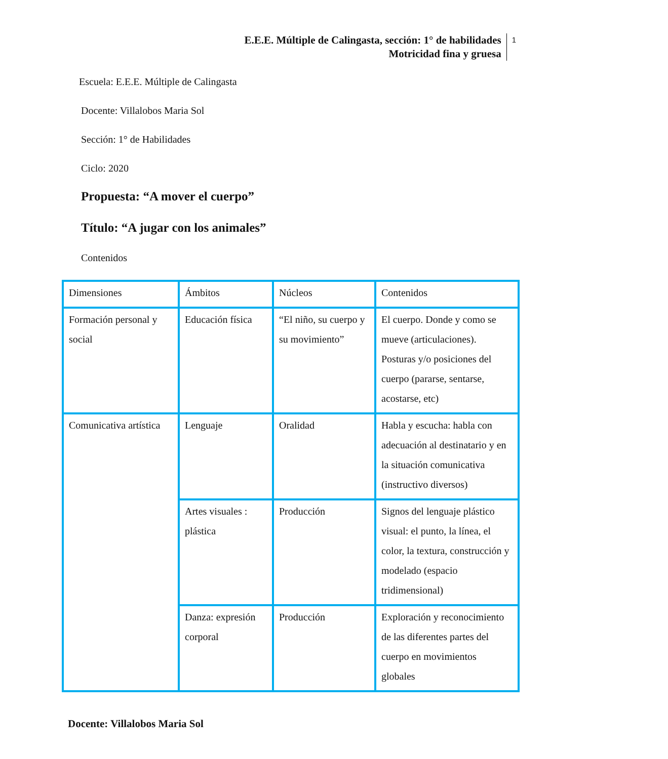E.E.E. Múltiple de Calingasta, sección: 1° de habilidades
Motricidad fina y gruesa
1
Escuela: E.E.E. Múltiple de Calingasta
Docente: Villalobos Maria Sol
Sección: 1° de Habilidades
Ciclo: 2020
Propuesta: “A mover el cuerpo”
Título: “A jugar con los animales”
Contenidos
| Dimensiones | Ámbitos | Núcleos | Contenidos |
| Formación personal y social | Educación física | “El niño, su cuerpo y su movimiento” | El cuerpo. Donde y como se mueve (articulaciones). Posturas y/o posiciones del cuerpo (pararse, sentarse, acostarse, etc) |
| Comunicativa artística | Lenguaje | Oralidad | Habla y escucha: habla con adecuación al destinatario y en la situación comunicativa (instructivo diversos) |
| | Artes visuales : plástica | Producción | Signos del lenguaje plástico visual: el punto, la línea, el color, la textura, construcción y modelado (espacio tridimensional) |
| | Danza: expresión corporal | Producción | Exploración y reconocimiento de las diferentes partes del cuerpo en movimientos globales |
Docente: Villalobos Maria Sol